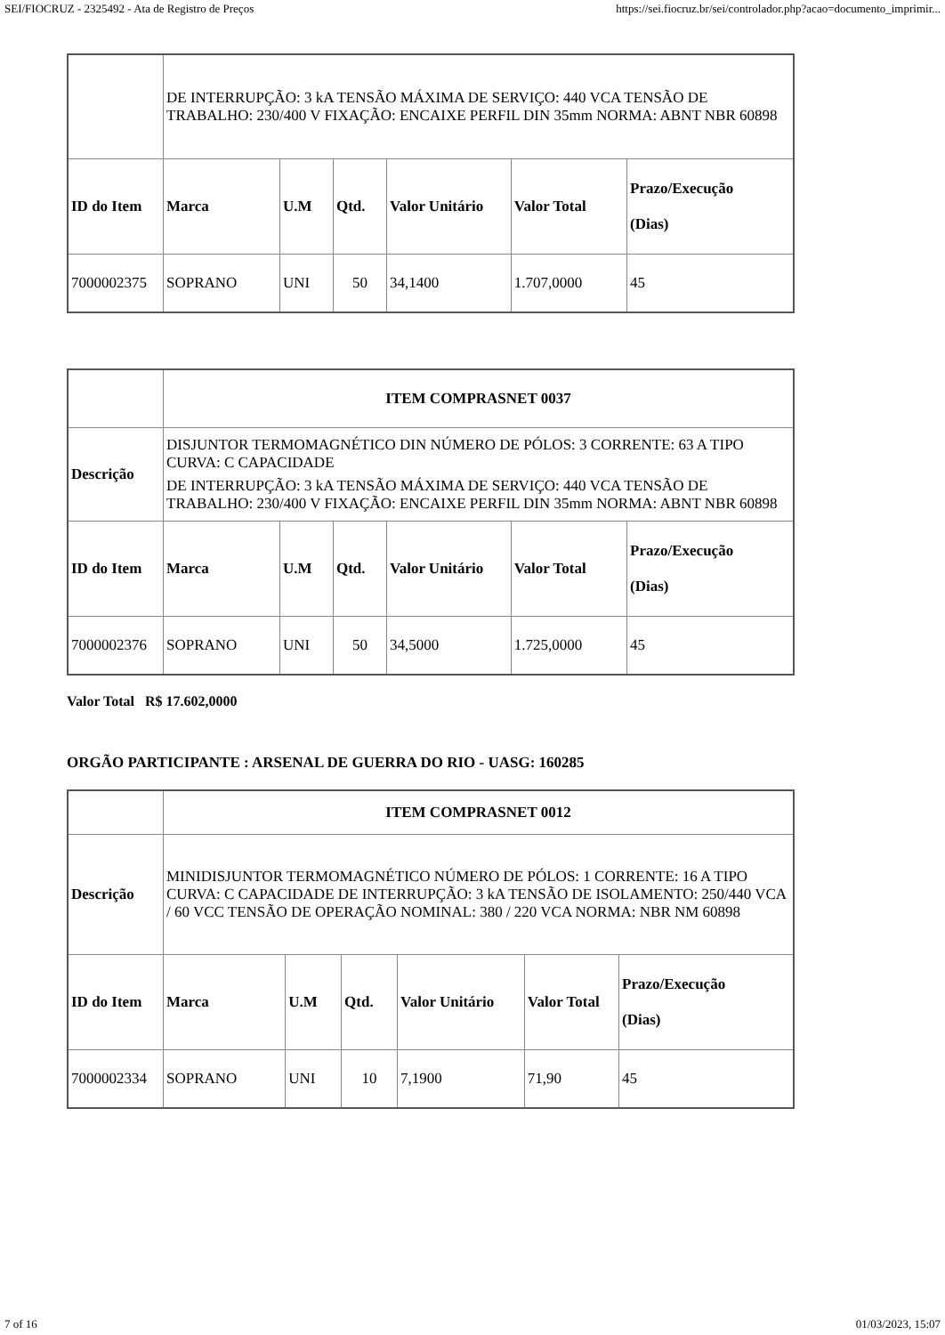SEI/FIOCRUZ - 2325492 - Ata de Registro de Preços https://sei.fiocruz.br/sei/controlador.php?acao=documento_imprimir...
| | DE INTERRUPÇÃO: 3 kA TENSÃO MÁXIMA DE SERVIÇO: 440 VCA TENSÃO DE TRABALHO: 230/400 V FIXAÇÃO: ENCAIXE PERFIL DIN 35mm NORMA: ABNT NBR 60898 | | | | | |
| ID do Item | Marca | U.M | Qtd. | Valor Unitário | Valor Total | Prazo/Execução (Dias) |
| 7000002375 | SOPRANO | UNI | 50 | 34,1400 | 1.707,0000 | 45 |
| | ITEM COMPRASNET 0037 | | | | | |
| Descrição | DISJUNTOR TERMOMAGNÉTICO DIN NÚMERO DE PÓLOS: 3 CORRENTE: 63 A TIPO CURVA: C CAPACIDADE DE INTERRUPÇÃO: 3 kA TENSÃO MÁXIMA DE SERVIÇO: 440 VCA TENSÃO DE TRABALHO: 230/400 V FIXAÇÃO: ENCAIXE PERFIL DIN 35mm NORMA: ABNT NBR 60898 | | | | | |
| ID do Item | Marca | U.M | Qtd. | Valor Unitário | Valor Total | Prazo/Execução (Dias) |
| 7000002376 | SOPRANO | UNI | 50 | 34,5000 | 1.725,0000 | 45 |
Valor Total R$ 17.602,0000
ORGÃO PARTICIPANTE : ARSENAL DE GUERRA DO RIO - UASG: 160285
| | ITEM COMPRASNET 0012 | | | | | |
| Descrição | MINIDISJUNTOR TERMOMAGNÉTICO NÚMERO DE PÓLOS: 1 CORRENTE: 16 A TIPO CURVA: C CAPACIDADE DE INTERRUPÇÃO: 3 kA TENSÃO DE ISOLAMENTO: 250/440 VCA / 60 VCC TENSÃO DE OPERAÇÃO NOMINAL: 380 / 220 VCA NORMA: NBR NM 60898 | | | | | |
| ID do Item | Marca | U.M | Qtd. | Valor Unitário | Valor Total | Prazo/Execução (Dias) |
| 7000002334 | SOPRANO | UNI | 10 | 7,1900 | 71,90 | 45 |
7 of 16 01/03/2023, 15:07